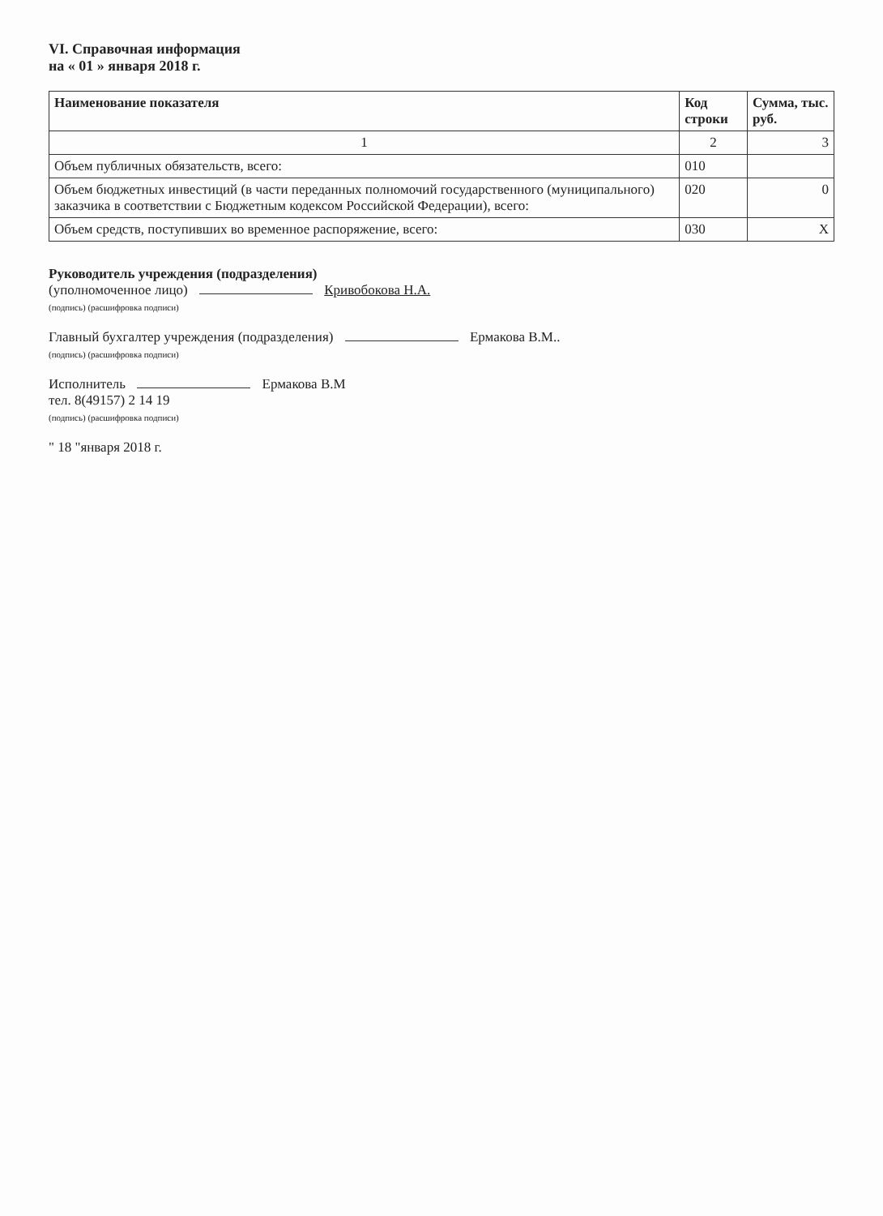VI. Справочная информация
на « 01 » января 2018 г.
| Наименование показателя | Код строки | Сумма, тыс. руб. |
| --- | --- | --- |
| 1 | 2 | 3 |
| Объем публичных обязательств, всего: | 010 | |
| Объем бюджетных инвестиций (в части переданных полномочий государственного (муниципального) заказчика в соответствии с Бюджетным кодексом Российской Федерации), всего: | 020 | 0 |
| Объем средств, поступивших во временное распоряжение, всего: | 030 | X |
Руководитель учреждения (подразделения)
(уполномоченное лицо) Кривобокова Н.А.
(подпись) (расшифровка подписи)
Главный бухгалтер учреждения (подразделения) Ермакова В.М..
(подпись) (расшифровка подписи)
Исполнитель Ермакова В.М
тел. 8(49157) 2 14 19
(подпись) (расшифровка подписи)
" 18 "января 2018 г.